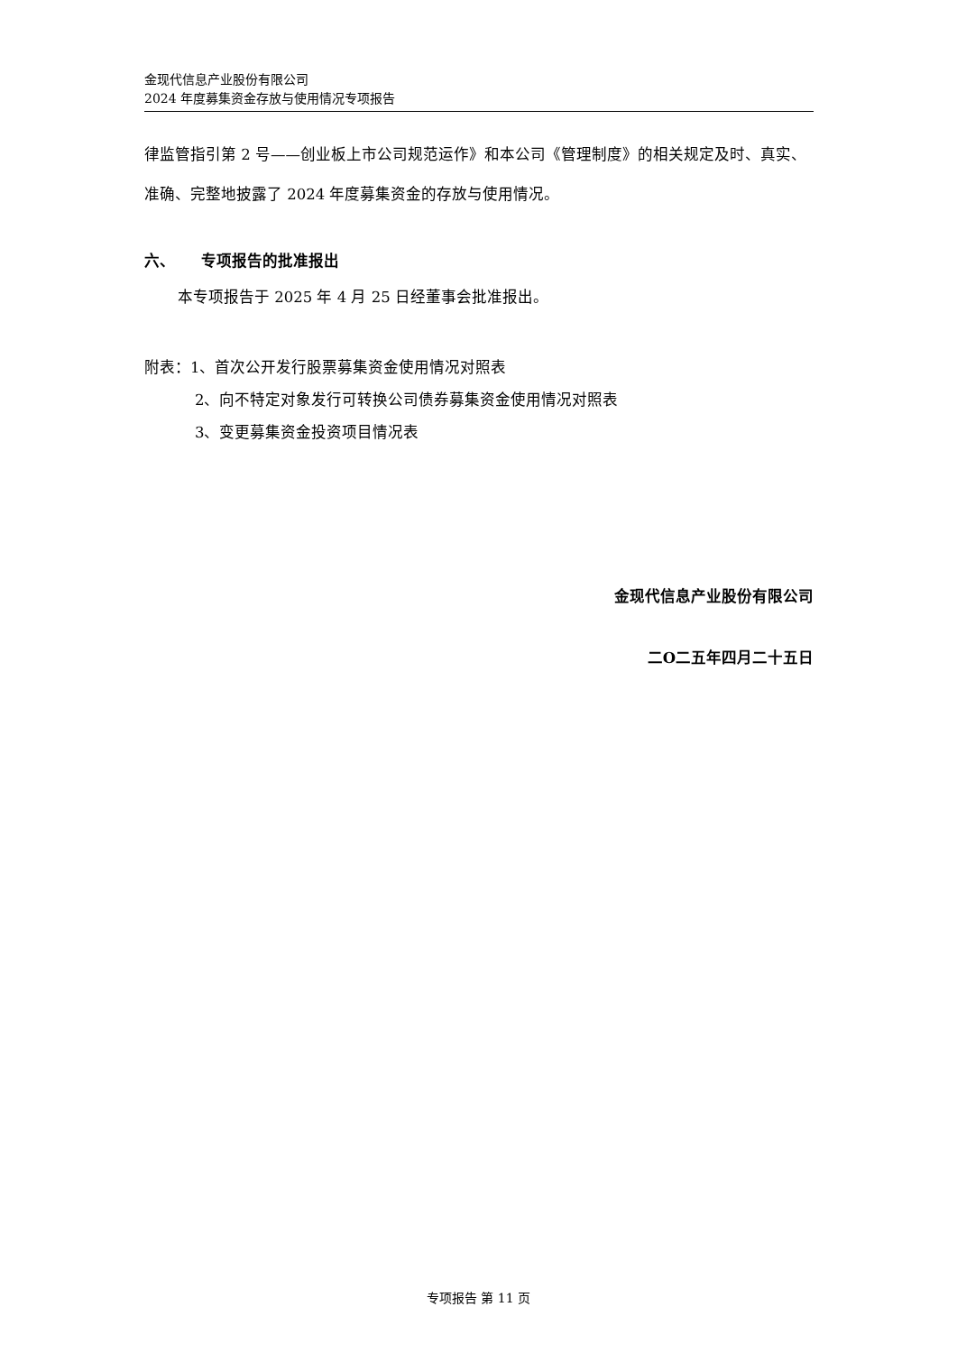金现代信息产业股份有限公司
2024 年度募集资金存放与使用情况专项报告
律监管指引第 2 号——创业板上市公司规范运作》和本公司《管理制度》的相关规定及时、真实、准确、完整地披露了 2024 年度募集资金的存放与使用情况。
六、 专项报告的批准报出
本专项报告于 2025 年 4 月 25 日经董事会批准报出。
附表：1、首次公开发行股票募集资金使用情况对照表
2、向不特定对象发行可转换公司债券募集资金使用情况对照表
3、变更募集资金投资项目情况表
金现代信息产业股份有限公司
二O二五年四月二十五日
专项报告 第 11 页